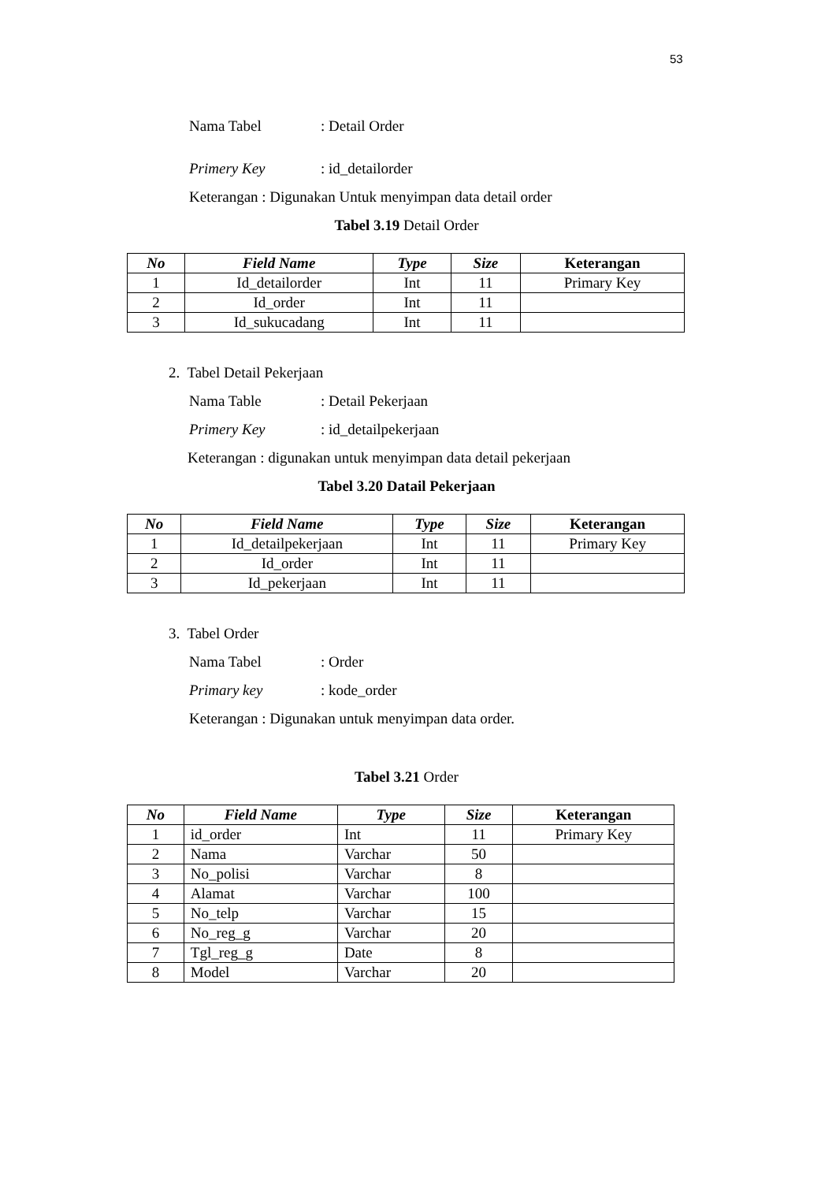53
Nama Tabel: Detail Order
Primery Key: id_detailorder
Keterangan : Digunakan Untuk menyimpan data detail order
Tabel 3.19 Detail Order
| No | Field Name | Type | Size | Keterangan |
| --- | --- | --- | --- | --- |
| 1 | Id_detailorder | Int | 11 | Primary Key |
| 2 | Id_order | Int | 11 | |
| 3 | Id_sukucadang | Int | 11 | |
2. Tabel Detail Pekerjaan
Nama Table: Detail Pekerjaan
Primery Key: id_detailpekerjaan
Keterangan : digunakan untuk menyimpan data detail pekerjaan
Tabel 3.20 Datail Pekerjaan
| No | Field Name | Type | Size | Keterangan |
| --- | --- | --- | --- | --- |
| 1 | Id_detailpekerjaan | Int | 11 | Primary Key |
| 2 | Id_order | Int | 11 | |
| 3 | Id_pekerjaan | Int | 11 | |
3. Tabel Order
Nama Tabel: Order
Primary key: kode_order
Keterangan : Digunakan untuk menyimpan data order.
Tabel 3.21 Order
| No | Field Name | Type | Size | Keterangan |
| --- | --- | --- | --- | --- |
| 1 | id_order | Int | 11 | Primary Key |
| 2 | Nama | Varchar | 50 | |
| 3 | No_polisi | Varchar | 8 | |
| 4 | Alamat | Varchar | 100 | |
| 5 | No_telp | Varchar | 15 | |
| 6 | No_reg_g | Varchar | 20 | |
| 7 | Tgl_reg_g | Date | 8 | |
| 8 | Model | Varchar | 20 | |